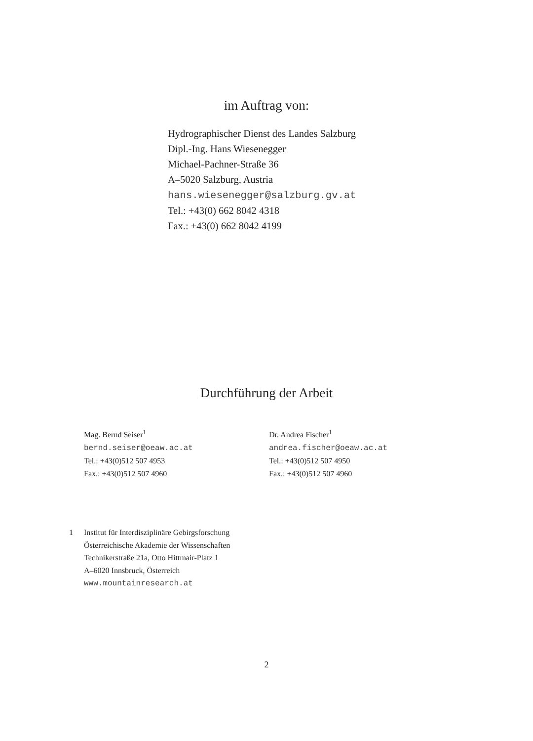im Auftrag von:
Hydrographischer Dienst des Landes Salzburg
Dipl.-Ing. Hans Wiesenegger
Michael-Pachner-Straße 36
A–5020 Salzburg, Austria
hans.wiesenegger@salzburg.gv.at
Tel.: +43(0) 662 8042 4318
Fax.: +43(0) 662 8042 4199
Durchführung der Arbeit
Mag. Bernd Seiser<sup>1</sup>
bernd.seiser@oeaw.ac.at
Tel.: +43(0)512 507 4953
Fax.: +43(0)512 507 4960
Dr. Andrea Fischer<sup>1</sup>
andrea.fischer@oeaw.ac.at
Tel.: +43(0)512 507 4950
Fax.: +43(0)512 507 4960
1 Institut für Interdisziplinäre Gebirgsforschung
Österreichische Akademie der Wissenschaften
Technikerstraße 21a, Otto Hittmair-Platz 1
A–6020 Innsbruck, Österreich
www.mountainresearch.at
2